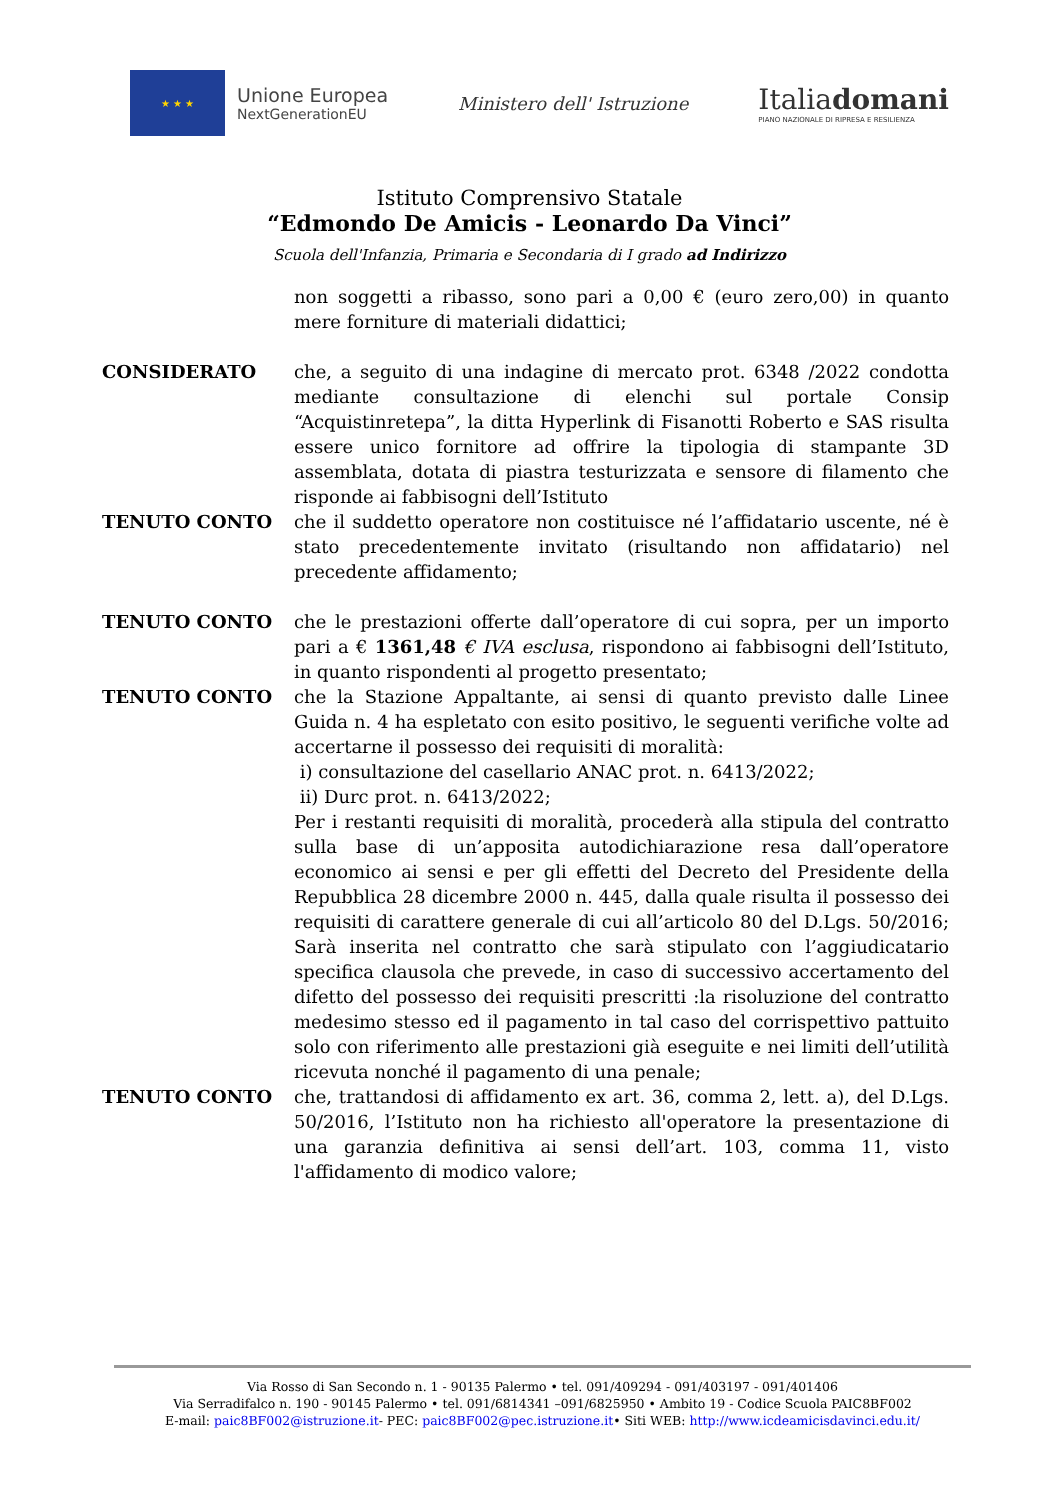★ ★ ★
Unione Europea
NextGenerationEU
Ministero dell' Istruzione
Italiadomani
PIANO NAZIONALE DI RIPRESA E RESILIENZA
Istituto Comprensivo Statale
“Edmondo De Amicis - Leonardo Da Vinci”
Scuola dell'Infanzia, Primaria e Secondaria di I grado ad Indirizzo
non soggetti a ribasso, sono pari a 0,00 € (euro zero,00) in quanto mere forniture di materiali didattici;
CONSIDERATO che, a seguito di una indagine di mercato prot. 6348 /2022 condotta mediante consultazione di elenchi sul portale Consip “Acquistinretepa”, la ditta Hyperlink di Fisanotti Roberto e SAS risulta essere unico fornitore ad offrire la tipologia di stampante 3D assemblata, dotata di piastra testurizzata e sensore di filamento che risponde ai fabbisogni dell’Istituto
TENUTO CONTO che il suddetto operatore non costituisce né l’affidatario uscente, né è stato precedentemente invitato (risultando non affidatario) nel precedente affidamento;
TENUTO CONTO che le prestazioni offerte dall’operatore di cui sopra, per un importo pari a € 1361,48 € IVA esclusa, rispondono ai fabbisogni dell’Istituto, in quanto rispondenti al progetto presentato;
TENUTO CONTO che la Stazione Appaltante, ai sensi di quanto previsto dalle Linee Guida n. 4 ha espletato con esito positivo, le seguenti verifiche volte ad accertarne il possesso dei requisiti di moralità:
i) consultazione del casellario ANAC prot. n. 6413/2022;
ii) Durc prot. n. 6413/2022;
Per i restanti requisiti di moralità, procederà alla stipula del contratto sulla base di un’apposita autodichiarazione resa dall’operatore economico ai sensi e per gli effetti del Decreto del Presidente della Repubblica 28 dicembre 2000 n. 445, dalla quale risulta il possesso dei requisiti di carattere generale di cui all’articolo 80 del D.Lgs. 50/2016; Sarà inserita nel contratto che sarà stipulato con l’aggiudicatario specifica clausola che prevede, in caso di successivo accertamento del difetto del possesso dei requisiti prescritti :la risoluzione del contratto medesimo stesso ed il pagamento in tal caso del corrispettivo pattuito solo con riferimento alle prestazioni già eseguite e nei limiti dell’utilità ricevuta nonché il pagamento di una penale;
TENUTO CONTO che, trattandosi di affidamento ex art. 36, comma 2, lett. a), del D.Lgs. 50/2016, l’Istituto non ha richiesto all'operatore la presentazione di una garanzia definitiva ai sensi dell’art. 103, comma 11, visto l'affidamento di modico valore;
Via Rosso di San Secondo n. 1 - 90135 Palermo • tel. 091/409294 - 091/403197 - 091/401406
Via Serradifalco n. 190 - 90145 Palermo • tel. 091/6814341 –091/6825950 • Ambito 19 - Codice Scuola PAIC8BF002
E-mail: paic8BF002@istruzione.it- PEC: paic8BF002@pec.istruzione.it• Siti WEB: http://www.icdeamicisdavinci.edu.it/